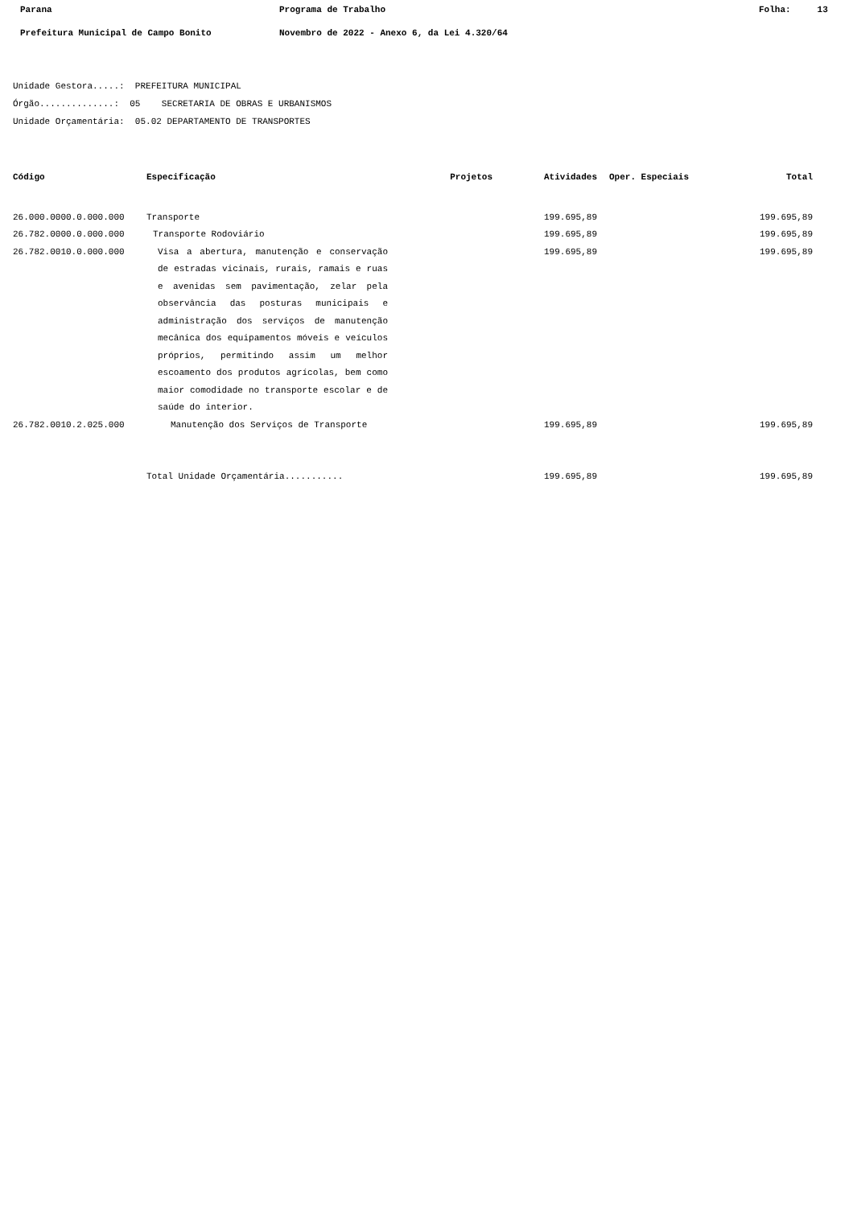Parana Programa de Trabalho Folha: 13
Prefeitura Municipal de Campo Bonito Novembro de 2022 - Anexo 6, da Lei 4.320/64
Unidade Gestora.....: PREFEITURA MUNICIPAL
Órgão..............: 05 SECRETARIA DE OBRAS E URBANISMOS
Unidade Orçamentária: 05.02 DEPARTAMENTO DE TRANSPORTES
| Código | Especificação | Projetos | Atividades | Oper. Especiais | Total |
| --- | --- | --- | --- | --- | --- |
| 26.000.0000.0.000.000 | Transporte | | 199.695,89 | | 199.695,89 |
| 26.782.0000.0.000.000 | Transporte Rodoviário | | 199.695,89 | | 199.695,89 |
| 26.782.0010.0.000.000 | Visa a abertura, manutenção e conservação de estradas vicinais, rurais, ramais e ruas e avenidas sem pavimentação, zelar pela observância das posturas municipais e administração dos serviços de manutenção mecânica dos equipamentos móveis e veículos próprios, permitindo assim um melhor escoamento dos produtos agrícolas, bem como maior comodidade no transporte escolar e de saúde do interior. | | 199.695,89 | | 199.695,89 |
| 26.782.0010.2.025.000 | Manutenção dos Serviços de Transporte | | 199.695,89 | | 199.695,89 |
| | Total Unidade Orçamentária........... | | 199.695,89 | | 199.695,89 |